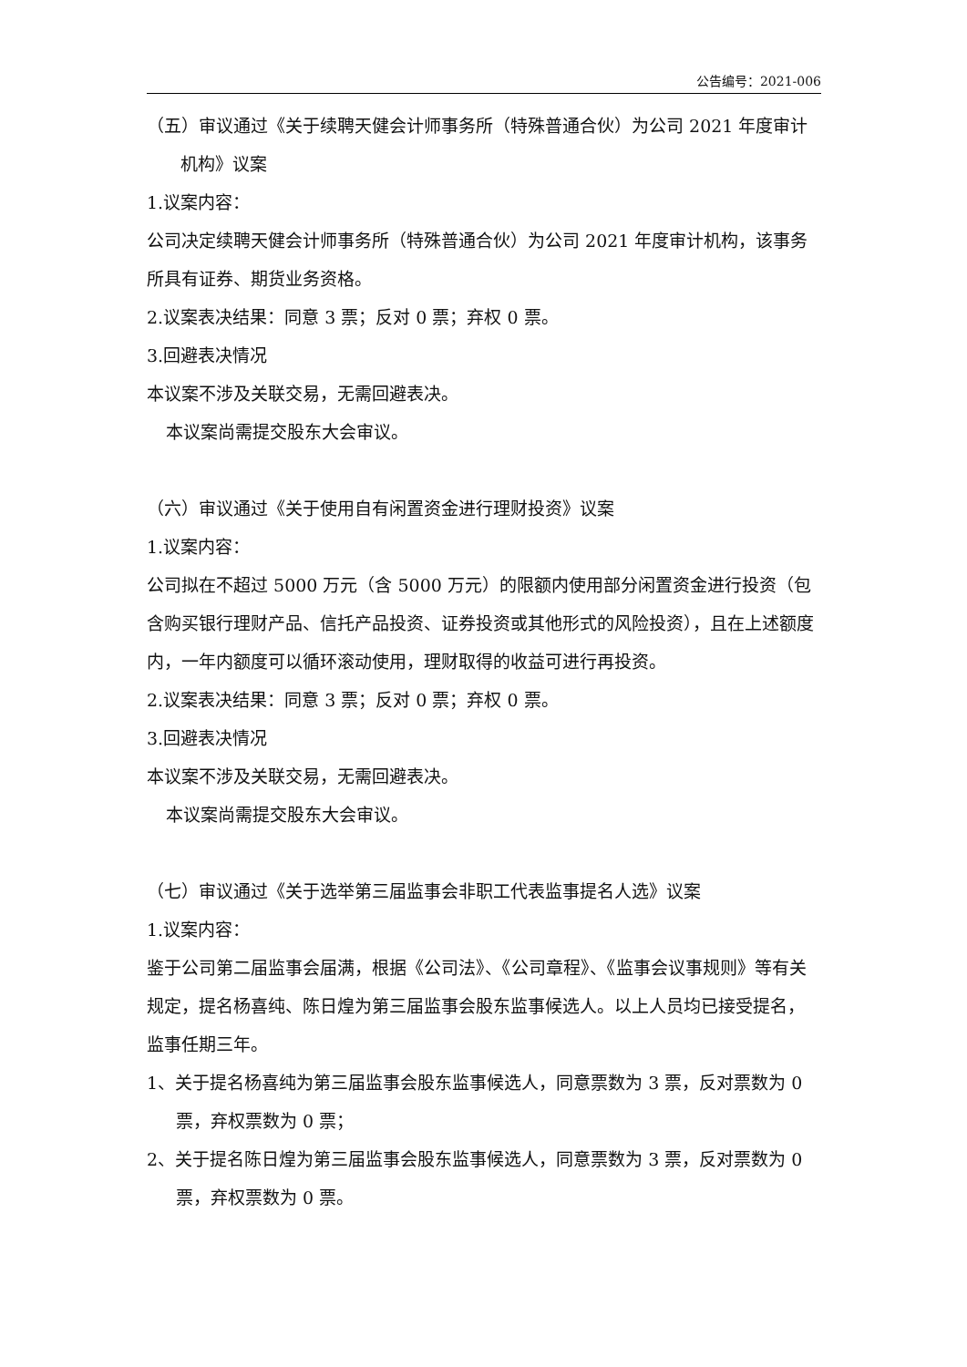公告编号：2021-006
（五）审议通过《关于续聘天健会计师事务所（特殊普通合伙）为公司 2021 年度审计机构》议案
1.议案内容：
公司决定续聘天健会计师事务所（特殊普通合伙）为公司 2021 年度审计机构，该事务所具有证券、期货业务资格。
2.议案表决结果：同意 3 票；反对 0 票；弃权 0 票。
3.回避表决情况
本议案不涉及关联交易，无需回避表决。
本议案尚需提交股东大会审议。
（六）审议通过《关于使用自有闲置资金进行理财投资》议案
1.议案内容：
公司拟在不超过 5000 万元（含 5000 万元）的限额内使用部分闲置资金进行投资（包含购买银行理财产品、信托产品投资、证券投资或其他形式的风险投资），且在上述额度内，一年内额度可以循环滚动使用，理财取得的收益可进行再投资。
2.议案表决结果：同意 3 票；反对 0 票；弃权 0 票。
3.回避表决情况
本议案不涉及关联交易，无需回避表决。
本议案尚需提交股东大会审议。
（七）审议通过《关于选举第三届监事会非职工代表监事提名人选》议案
1.议案内容：
鉴于公司第二届监事会届满，根据《公司法》、《公司章程》、《监事会议事规则》等有关规定，提名杨喜纯、陈日煌为第三届监事会股东监事候选人。以上人员均已接受提名，监事任期三年。
1、关于提名杨喜纯为第三届监事会股东监事候选人，同意票数为 3 票，反对票数为 0 票，弃权票数为 0 票；
2、关于提名陈日煌为第三届监事会股东监事候选人，同意票数为 3 票，反对票数为 0 票，弃权票数为 0 票。